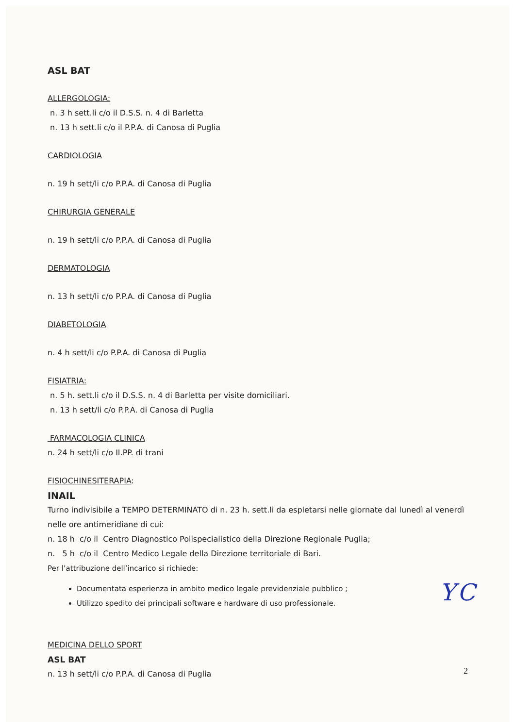ASL BAT
ALLERGOLOGIA:
n. 3 h sett.li c/o il D.S.S. n. 4 di Barletta
n. 13 h sett.li c/o il P.P.A. di Canosa di Puglia
CARDIOLOGIA
n. 19 h sett/li c/o P.P.A. di Canosa di Puglia
CHIRURGIA GENERALE
n. 19 h sett/li c/o P.P.A. di Canosa di Puglia
DERMATOLOGIA
n. 13 h sett/li c/o P.P.A. di Canosa di Puglia
DIABETOLOGIA
n. 4 h sett/li c/o P.P.A. di Canosa di Puglia
FISIATRIA:
n. 5 h. sett.li c/o il D.S.S. n. 4 di Barletta per visite domiciliari.
n. 13 h sett/li c/o P.P.A. di Canosa di Puglia
FARMACOLOGIA CLINICA
n. 24 h sett/li c/o II.PP. di trani
FISIOCHINESITERAPIA:
INAIL
Turno indivisibile a TEMPO DETERMINATO di n. 23 h. sett.li da espletarsi nelle giornate dal lunedì al venerdì nelle ore antimeridiane di cui:
n. 18 h c/o il Centro Diagnostico Polispecialistico della Direzione Regionale Puglia;
n. 5 h c/o il Centro Medico Legale della Direzione territoriale di Bari.
Per l’attribuzione dell’incarico si richiede:
Documentata esperienza in ambito medico legale previdenziale pubblico ;
Utilizzo spedito dei principali software e hardware di uso professionale.
MEDICINA DELLO SPORT
ASL BAT
n. 13 h sett/li c/o P.P.A. di Canosa di Puglia
Y C
2